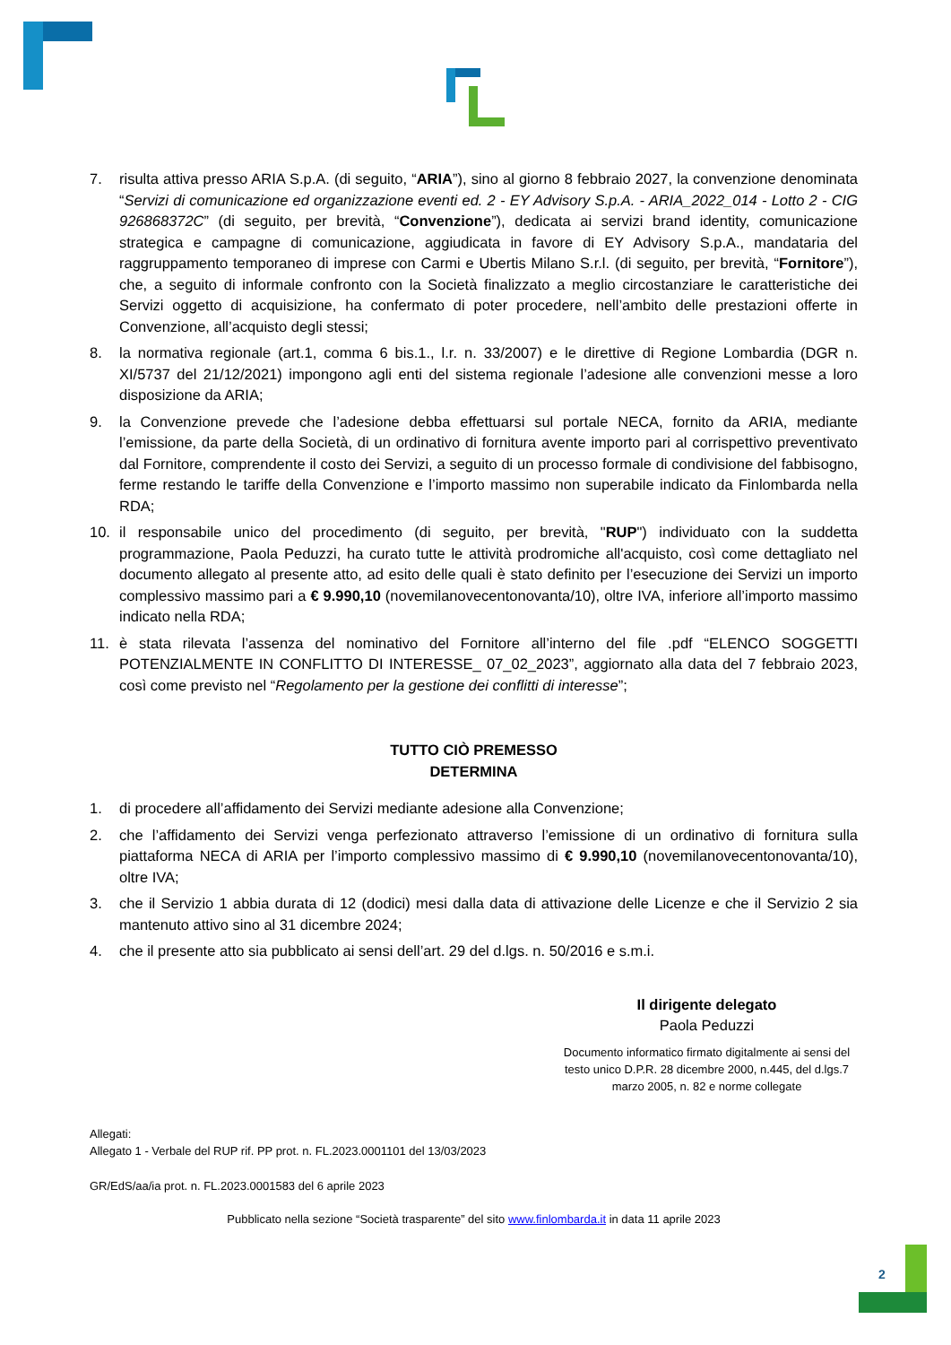7. risulta attiva presso ARIA S.p.A. (di seguito, “ARIA”), sino al giorno 8 febbraio 2027, la convenzione denominata “Servizi di comunicazione ed organizzazione eventi ed. 2 - EY Advisory S.p.A. - ARIA_2022_014 - Lotto 2 - CIG 926868372C” (di seguito, per brevità, “Convenzione”), dedicata ai servizi brand identity, comunicazione strategica e campagne di comunicazione, aggiudicata in favore di EY Advisory S.p.A., mandataria del raggruppamento temporaneo di imprese con Carmi e Ubertis Milano S.r.l. (di seguito, per brevità, “Fornitore”), che, a seguito di informale confronto con la Società finalizzato a meglio circostanziare le caratteristiche dei Servizi oggetto di acquisizione, ha confermato di poter procedere, nell’ambito delle prestazioni offerte in Convenzione, all’acquisto degli stessi;
8. la normativa regionale (art.1, comma 6 bis.1., l.r. n. 33/2007) e le direttive di Regione Lombardia (DGR n. XI/5737 del 21/12/2021) impongono agli enti del sistema regionale l’adesione alle convenzioni messe a loro disposizione da ARIA;
9. la Convenzione prevede che l’adesione debba effettuarsi sul portale NECA, fornito da ARIA, mediante l’emissione, da parte della Società, di un ordinativo di fornitura avente importo pari al corrispettivo preventivato dal Fornitore, comprendente il costo dei Servizi, a seguito di un processo formale di condivisione del fabbisogno, ferme restando le tariffe della Convenzione e l’importo massimo non superabile indicato da Finlombarda nella RDA;
10. il responsabile unico del procedimento (di seguito, per brevità, "RUP") individuato con la suddetta programmazione, Paola Peduzzi, ha curato tutte le attività prodromiche all'acquisto, così come dettagliato nel documento allegato al presente atto, ad esito delle quali è stato definito per l’esecuzione dei Servizi un importo complessivo massimo pari a € 9.990,10 (novemilanovecentonovanta/10), oltre IVA, inferiore all’importo massimo indicato nella RDA;
11. è stata rilevata l’assenza del nominativo del Fornitore all’interno del file .pdf “ELENCO SOGGETTI POTENZIALMENTE IN CONFLITTO DI INTERESSE_ 07_02_2023”, aggiornato alla data del 7 febbraio 2023, così come previsto nel “Regolamento per la gestione dei conflitti di interesse”;
TUTTO CIÒ PREMESSO
DETERMINA
1. di procedere all’affidamento dei Servizi mediante adesione alla Convenzione;
2. che l’affidamento dei Servizi venga perfezionato attraverso l’emissione di un ordinativo di fornitura sulla piattaforma NECA di ARIA per l’importo complessivo massimo di € 9.990,10 (novemilanovecentonovanta/10), oltre IVA;
3. che il Servizio 1 abbia durata di 12 (dodici) mesi dalla data di attivazione delle Licenze e che il Servizio 2 sia mantenuto attivo sino al 31 dicembre 2024;
4. che il presente atto sia pubblicato ai sensi dell’art. 29 del d.lgs. n. 50/2016 e s.m.i.
Il dirigente delegato
Paola Peduzzi
Documento informatico firmato digitalmente ai sensi del testo unico D.P.R. 28 dicembre 2000, n.445, del d.lgs.7 marzo 2005, n. 82 e norme collegate
Allegati:
Allegato 1 - Verbale del RUP rif. PP prot. n. FL.2023.0001101 del 13/03/2023
GR/EdS/aa/ia prot. n. FL.2023.0001583 del 6 aprile 2023
Pubblicato nella sezione “Società trasparente” del sito www.finlombarda.it in data 11 aprile 2023
2